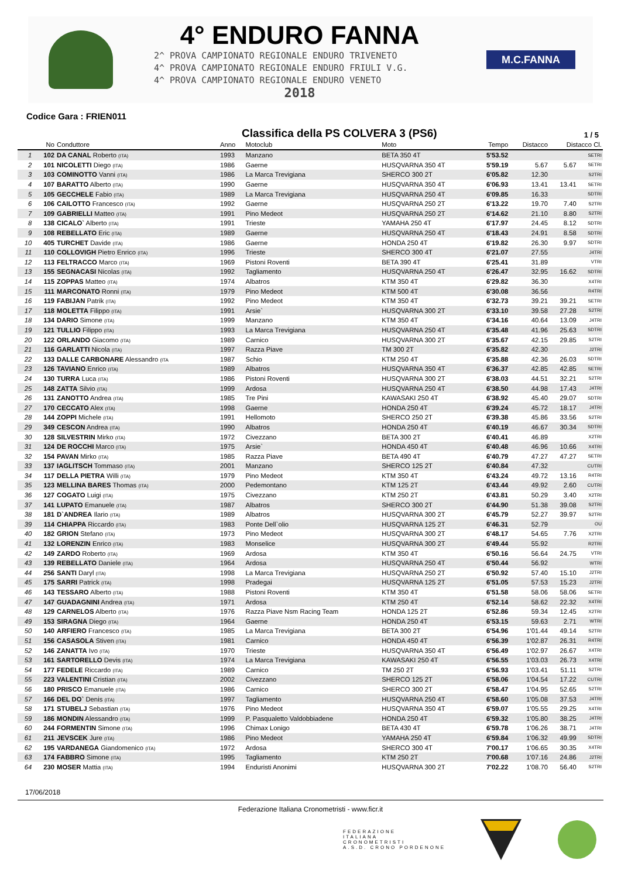4° ENDURO FANNA
2^ PROVA CAMPIONATO REGIONALE ENDURO TRIVENETO
4^ PROVA CAMPIONATO REGIONALE ENDURO FRIULI V.G.
4^ PROVA CAMPIONATO REGIONALE ENDURO VENETO
2018
M.C.FANNA
Codice Gara : FRIEN011
Classifica della PS COLVERA 3 (PS6)
1 / 5
| | No | Conduttore | Anno | Motoclub | Moto | Tempo | Distacco | Distacco Cl. | |
| --- | --- | --- | --- | --- | --- | --- | --- | --- | --- |
| 1 | 102 | DA CANAL Roberto (ITA) | 1993 | Manzano | BETA 350 4T | 5'53.52 | | | SETRI |
| 2 | 101 | NICOLETTI Diego (ITA) | 1986 | Gaerne | HUSQVARNA 350 4T | 5'59.19 | 5.67 | 5.67 | SETRI |
| 3 | 103 | COMINOTTO Vanni (ITA) | 1986 | La Marca Trevigiana | SHERCO 300 2T | 6'05.82 | 12.30 | | S2TRI |
| 4 | 107 | BARATTO Alberto (ITA) | 1990 | Gaerne | HUSQVARNA 350 4T | 6'06.93 | 13.41 | 13.41 | SETRI |
| 5 | 105 | GECCHELE Fabio (ITA) | 1989 | La Marca Trevigiana | HUSQVARNA 250 4T | 6'09.85 | 16.33 | | SDTRI |
| 6 | 106 | CAILOTTO Francesco (ITA) | 1992 | Gaerne | HUSQVARNA 250 2T | 6'13.22 | 19.70 | 7.40 | S2TRI |
| 7 | 109 | GABRIELLI Matteo (ITA) | 1991 | Pino Medeot | HUSQVARNA 250 2T | 6'14.62 | 21.10 | 8.80 | S2TRI |
| 8 | 138 | CICALO` Alberto (ITA) | 1991 | Trieste | YAMAHA 250 4T | 6'17.97 | 24.45 | 8.12 | SDTRI |
| 9 | 108 | REBELLATO Eric (ITA) | 1989 | Gaerne | HUSQVARNA 250 4T | 6'18.43 | 24.91 | 8.58 | SDTRI |
| 10 | 405 | TURCHET Davide (ITA) | 1986 | Gaerne | HONDA 250 4T | 6'19.82 | 26.30 | 9.97 | SDTRI |
| 11 | 110 | COLLOVIGH Pietro Enrico (ITA) | 1996 | Trieste | SHERCO 300 4T | 6'21.07 | 27.55 | | J4TRI |
| 12 | 113 | FELTRACCO Marco (ITA) | 1969 | Pistoni Roventi | BETA 390 4T | 6'25.41 | 31.89 | | VTRI |
| 13 | 155 | SEGNACASI Nicolas (ITA) | 1992 | Tagliamento | HUSQVARNA 250 4T | 6'26.47 | 32.95 | 16.62 | SDTRI |
| 14 | 115 | ZOPPAS Matteo (ITA) | 1974 | Albatros | KTM 350 4T | 6'29.82 | 36.30 | | X4TRI |
| 15 | 111 | MARCONATO Ronni (ITA) | 1979 | Pino Medeot | KTM 500 4T | 6'30.08 | 36.56 | | R4TRI |
| 16 | 119 | FABIJAN Patrik (ITA) | 1992 | Pino Medeot | KTM 350 4T | 6'32.73 | 39.21 | 39.21 | SETRI |
| 17 | 118 | MOLETTA Filippo (ITA) | 1991 | Arsie` | HUSQVARNA 300 2T | 6'33.10 | 39.58 | 27.28 | S2TRI |
| 18 | 134 | DARIO Simone (ITA) | 1999 | Manzano | KTM 350 4T | 6'34.16 | 40.64 | 13.09 | J4TRI |
| 19 | 121 | TULLIO Filippo (ITA) | 1993 | La Marca Trevigiana | HUSQVARNA 250 4T | 6'35.48 | 41.96 | 25.63 | SDTRI |
| 20 | 122 | ORLANDO Giacomo (ITA) | 1989 | Carnico | HUSQVARNA 300 2T | 6'35.67 | 42.15 | 29.85 | S2TRI |
| 21 | 116 | GARLATTI Nicola (ITA) | 1997 | Razza Piave | TM 300 2T | 6'35.82 | 42.30 | | J2TRI |
| 22 | 133 | DALLE CARBONARE Alessandro (ITA | 1987 | Schio | KTM 250 4T | 6'35.88 | 42.36 | 26.03 | SDTRI |
| 23 | 126 | TAVIANO Enrico (ITA) | 1989 | Albatros | HUSQVARNA 350 4T | 6'36.37 | 42.85 | 42.85 | SETRI |
| 24 | 130 | TURRA Luca (ITA) | 1986 | Pistoni Roventi | HUSQVARNA 300 2T | 6'38.03 | 44.51 | 32.21 | S2TRI |
| 25 | 148 | ZATTA Silvio (ITA) | 1999 | Ardosa | HUSQVARNA 250 4T | 6'38.50 | 44.98 | 17.43 | J4TRI |
| 26 | 131 | ZANOTTO Andrea (ITA) | 1985 | Tre Pini | KAWASAKI 250 4T | 6'38.92 | 45.40 | 29.07 | SDTRI |
| 27 | 170 | CECCATO Alex (ITA) | 1998 | Gaerne | HONDA 250 4T | 6'39.24 | 45.72 | 18.17 | J4TRI |
| 28 | 144 | ZOPPI Michele (ITA) | 1991 | Hellomoto | SHERCO 250 2T | 6'39.38 | 45.86 | 33.56 | S2TRI |
| 29 | 349 | CESCON Andrea (ITA) | 1990 | Albatros | HONDA 250 4T | 6'40.19 | 46.67 | 30.34 | SDTRI |
| 30 | 128 | SILVESTRIN Mirko (ITA) | 1972 | Civezzano | BETA 300 2T | 6'40.41 | 46.89 | | X2TRI |
| 31 | 124 | DE ROCCHI Marco (ITA) | 1975 | Arsie` | HONDA 450 4T | 6'40.48 | 46.96 | 10.66 | X4TRI |
| 32 | 154 | PAVAN Mirko (ITA) | 1985 | Razza Piave | BETA 490 4T | 6'40.79 | 47.27 | 47.27 | SETRI |
| 33 | 137 | IAGLITSCH Tommaso (ITA) | 2001 | Manzano | SHERCO 125 2T | 6'40.84 | 47.32 | | CUTRI |
| 34 | 117 | DELLA PIETRA Willi (ITA) | 1979 | Pino Medeot | KTM 350 4T | 6'43.24 | 49.72 | 13.16 | R4TRI |
| 35 | 123 | MELLINA BARES Thomas (ITA) | 2000 | Pedemontano | KTM 125 2T | 6'43.44 | 49.92 | 2.60 | CUTRI |
| 36 | 127 | COGATO Luigi (ITA) | 1975 | Civezzano | KTM 250 2T | 6'43.81 | 50.29 | 3.40 | X2TRI |
| 37 | 141 | LUPATO Emanuele (ITA) | 1987 | Albatros | SHERCO 300 2T | 6'44.90 | 51.38 | 39.08 | S2TRI |
| 38 | 181 | D`ANDREA Ilario (ITA) | 1989 | Albatros | HUSQVARNA 300 2T | 6'45.79 | 52.27 | 39.97 | S2TRI |
| 39 | 114 | CHIAPPA Riccardo (ITA) | 1983 | Ponte Dell`olio | HUSQVARNA 125 2T | 6'46.31 | 52.79 | | OU |
| 40 | 182 | GRION Stefano (ITA) | 1973 | Pino Medeot | HUSQVARNA 300 2T | 6'48.17 | 54.65 | 7.76 | X2TRI |
| 41 | 132 | LORENZIN Enrico (ITA) | 1983 | Monselice | HUSQVARNA 300 2T | 6'49.44 | 55.92 | | R2TRI |
| 42 | 149 | ZARDO Roberto (ITA) | 1969 | Ardosa | KTM 350 4T | 6'50.16 | 56.64 | 24.75 | VTRI |
| 43 | 139 | REBELLATO Daniele (ITA) | 1964 | Ardosa | HUSQVARNA 250 4T | 6'50.44 | 56.92 | | WTRI |
| 44 | 256 | SANTI Daryl (ITA) | 1998 | La Marca Trevigiana | HUSQVARNA 250 2T | 6'50.92 | 57.40 | 15.10 | J2TRI |
| 45 | 175 | SARRI Patrick (ITA) | 1998 | Pradegai | HUSQVARNA 125 2T | 6'51.05 | 57.53 | 15.23 | J2TRI |
| 46 | 143 | TESSARO Alberto (ITA) | 1988 | Pistoni Roventi | KTM 350 4T | 6'51.58 | 58.06 | 58.06 | SETRI |
| 47 | 147 | GUADAGNINI Andrea (ITA) | 1971 | Ardosa | KTM 250 4T | 6'52.14 | 58.62 | 22.32 | X4TRI |
| 48 | 129 | CARNELOS Alberto (ITA) | 1976 | Razza Piave Nsm Racing Team | HONDA 125 2T | 6'52.86 | 59.34 | 12.45 | X2TRI |
| 49 | 153 | SIRAGNA Diego (ITA) | 1964 | Gaerne | HONDA 250 4T | 6'53.15 | 59.63 | 2.71 | WTRI |
| 50 | 140 | ARFIERO Francesco (ITA) | 1985 | La Marca Trevigiana | BETA 300 2T | 6'54.96 | 1'01.44 | 49.14 | S2TRI |
| 51 | 156 | CASASOLA Stiven (ITA) | 1981 | Carnico | HONDA 450 4T | 6'56.39 | 1'02.87 | 26.31 | R4TRI |
| 52 | 146 | ZANATTA Ivo (ITA) | 1970 | Trieste | HUSQVARNA 350 4T | 6'56.49 | 1'02.97 | 26.67 | X4TRI |
| 53 | 161 | SARTORELLO Devis (ITA) | 1974 | La Marca Trevigiana | KAWASAKI 250 4T | 6'56.55 | 1'03.03 | 26.73 | X4TRI |
| 54 | 177 | FEDELE Riccardo (ITA) | 1989 | Carnico | TM 250 2T | 6'56.93 | 1'03.41 | 51.11 | S2TRI |
| 55 | 223 | VALENTINI Cristian (ITA) | 2002 | Civezzano | SHERCO 125 2T | 6'58.06 | 1'04.54 | 17.22 | CUTRI |
| 56 | 180 | PRISCO Emanuele (ITA) | 1986 | Carnico | SHERCO 300 2T | 6'58.47 | 1'04.95 | 52.65 | S2TRI |
| 57 | 166 | DEL DO` Denis (ITA) | 1997 | Tagliamento | HUSQVARNA 250 4T | 6'58.60 | 1'05.08 | 37.53 | J4TRI |
| 58 | 171 | STUBELJ Sebastian (ITA) | 1976 | Pino Medeot | HUSQVARNA 350 4T | 6'59.07 | 1'05.55 | 29.25 | X4TRI |
| 59 | 186 | MONDIN Alessandro (ITA) | 1999 | P. Pasqualetto Valdobbiadene | HONDA 250 4T | 6'59.32 | 1'05.80 | 38.25 | J4TRI |
| 60 | 244 | FORMENTIN Simone (ITA) | 1996 | Chimax Lonigo | BETA 430 4T | 6'59.78 | 1'06.26 | 38.71 | J4TRI |
| 61 | 211 | JEVSCEK Jure (ITA) | 1986 | Pino Medeot | YAMAHA 250 4T | 6'59.84 | 1'06.32 | 49.99 | SDTRI |
| 62 | 195 | VARDANEGA Giandomenico (ITA) | 1972 | Ardosa | SHERCO 300 4T | 7'00.17 | 1'06.65 | 30.35 | X4TRI |
| 63 | 174 | FABBRO Simone (ITA) | 1995 | Tagliamento | KTM 250 2T | 7'00.68 | 1'07.16 | 24.86 | J2TRI |
| 64 | 230 | MOSER Mattia (ITA) | 1994 | Enduristi Anonimi | HUSQVARNA 300 2T | 7'02.22 | 1'08.70 | 56.40 | S2TRI |
17/06/2018
Federazione Italiana Cronometristi - www.ficr.it
FEDERAZIONE
ITALIANA
CRONOMETRISTI
A.S.D. CRONO PORDENONE